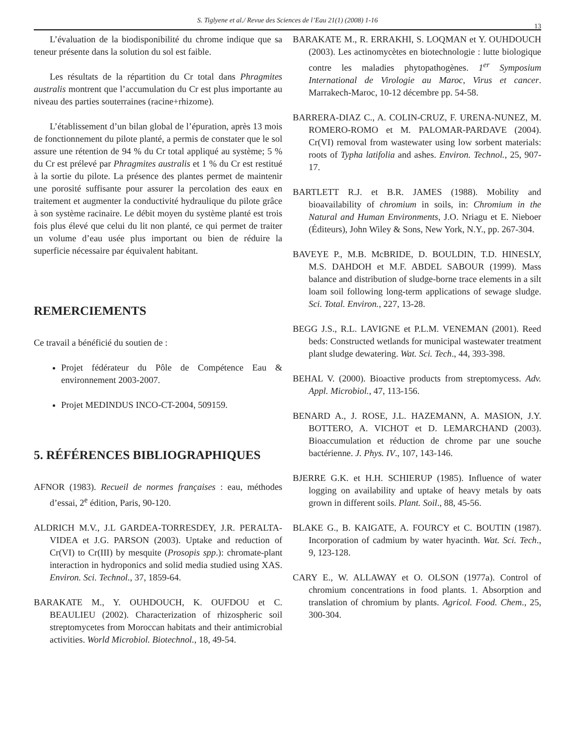S. Tiglyene et al./ Revue des Sciences de l’Eau 21(1) (2008) 1-16
13
L’évaluation de la biodisponibilité du chrome indique que sa teneur présente dans la solution du sol est faible.
Les résultats de la répartition du Cr total dans Phragmites australis montrent que l’accumulation du Cr est plus importante au niveau des parties souterraines (racine+rhizome).
L’établissement d’un bilan global de l’épuration, après 13 mois de fonctionnement du pilote planté, a permis de constater que le sol assure une rétention de 94 % du Cr total appliqué au système; 5 % du Cr est prélevé par Phragmites australis et 1 % du Cr est restitué à la sortie du pilote. La présence des plantes permet de maintenir une porosité suffisante pour assurer la percolation des eaux en traitement et augmenter la conductivité hydraulique du pilote grâce à son système racinaire. Le débit moyen du système planté est trois fois plus élevé que celui du lit non planté, ce qui permet de traiter un volume d’eau usée plus important ou bien de réduire la superficie nécessaire par équivalent habitant.
REMERCIEMENTS
Ce travail a bénéficié du soutien de :
Projet fédérateur du Pôle de Compétence Eau & environnement 2003-2007.
Projet MEDINDUS INCO-CT-2004, 509159.
5. RÉFÉRENCES BIBLIOGRAPHIQUES
AFNOR (1983). Recueil de normes françaises : eau, méthodes d’essai, 2<sup>e</sup> édition, Paris, 90-120.
ALDRICH M.V., J.L GARDEA-TORRESDEY, J.R. PERALTA-VIDEA et J.G. PARSON (2003). Uptake and reduction of Cr(VI) to Cr(III) by mesquite (Prosopis spp.): chromate-plant interaction in hydroponics and solid media studied using XAS. Environ. Sci. Technol., 37, 1859-64.
BARAKATE M., Y. OUHDOUCH, K. OUFDOU et C. BEAULIEU (2002). Characterization of rhizospheric soil streptomycetes from Moroccan habitats and their antimicrobial activities. World Microbiol. Biotechnol., 18, 49-54.
BARAKATE M., R. ERRAKHI, S. LOQMAN et Y. OUHDOUCH (2003). Les actinomycètes en biotechnologie : lutte biologique contre les maladies phytopathogènes. 1<sup>er</sup> Symposium International de Virologie au Maroc, Virus et cancer. Marrakech-Maroc, 10-12 décembre pp. 54-58.
BARRERA-DIAZ C., A. COLIN-CRUZ, F. URENA-NUNEZ, M. ROMERO-ROMO et M. PALOMAR-PARDAVE (2004). Cr(VI) removal from wastewater using low sorbent materials: roots of Typha latifolia and ashes. Environ. Technol., 25, 907-17.
BARTLETT R.J. et B.R. JAMES (1988). Mobility and bioavailability of chromium in soils, in: Chromium in the Natural and Human Environments, J.O. Nriagu et E. Nieboer (Éditeurs), John Wiley & Sons, New York, N.Y., pp. 267-304.
BAVEYE P., M.B. McBRIDE, D. BOULDIN, T.D. HINESLY, M.S. DAHDOH et M.F. ABDEL SABOUR (1999). Mass balance and distribution of sludge-borne trace elements in a silt loam soil following long-term applications of sewage sludge. Sci. Total. Environ., 227, 13-28.
BEGG J.S., R.L. LAVIGNE et P.L.M. VENEMAN (2001). Reed beds: Constructed wetlands for municipal wastewater treatment plant sludge dewatering. Wat. Sci. Tech., 44, 393-398.
BEHAL V. (2000). Bioactive products from streptomycess. Adv. Appl. Microbiol., 47, 113-156.
BENARD A., J. ROSE, J.L. HAZEMANN, A. MASION, J.Y. BOTTERO, A. VICHOT et D. LEMARCHAND (2003). Bioaccumulation et réduction de chrome par une souche bactérienne. J. Phys. IV., 107, 143-146.
BJERRE G.K. et H.H. SCHIERUP (1985). Influence of water logging on availability and uptake of heavy metals by oats grown in different soils. Plant. Soil., 88, 45-56.
BLAKE G., B. KAIGATE, A. FOURCY et C. BOUTIN (1987). Incorporation of cadmium by water hyacinth. Wat. Sci. Tech., 9, 123-128.
CARY E., W. ALLAWAY et O. OLSON (1977a). Control of chromium concentrations in food plants. 1. Absorption and translation of chromium by plants. Agricol. Food. Chem., 25, 300-304.